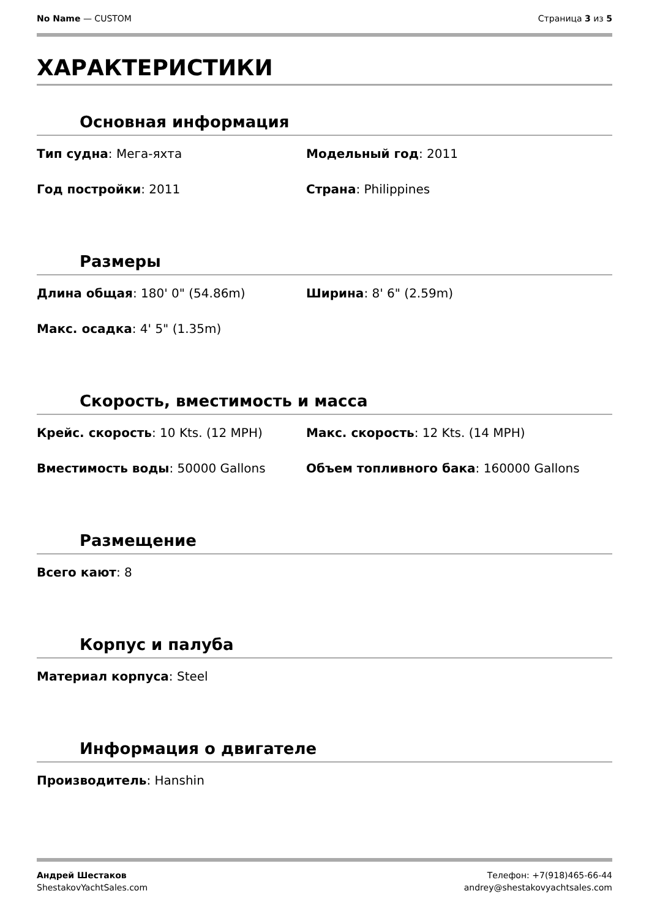No Name — CUSTOM Страница 3 из 5
ХАРАКТЕРИСТИКИ
Основная информация
Тип судна: Мега-яхта
Модельный год: 2011
Год постройки: 2011
Страна: Philippines
Размеры
Длина общая: 180' 0" (54.86m)
Ширина: 8' 6" (2.59m)
Макс. осадка: 4' 5" (1.35m)
Скорость, вместимость и масса
Крейс. скорость: 10 Kts. (12 MPH)
Макс. скорость: 12 Kts. (14 MPH)
Вместимость воды: 50000 Gallons
Объем топливного бака: 160000 Gallons
Размещение
Всего кают: 8
Корпус и палуба
Материал корпуса: Steel
Информация о двигателе
Производитель: Hanshin
Андрей Шестаков
ShestakovYachtSales.com
Телефон: +7(918)465-66-44
andrey@shestakovyachtsales.com